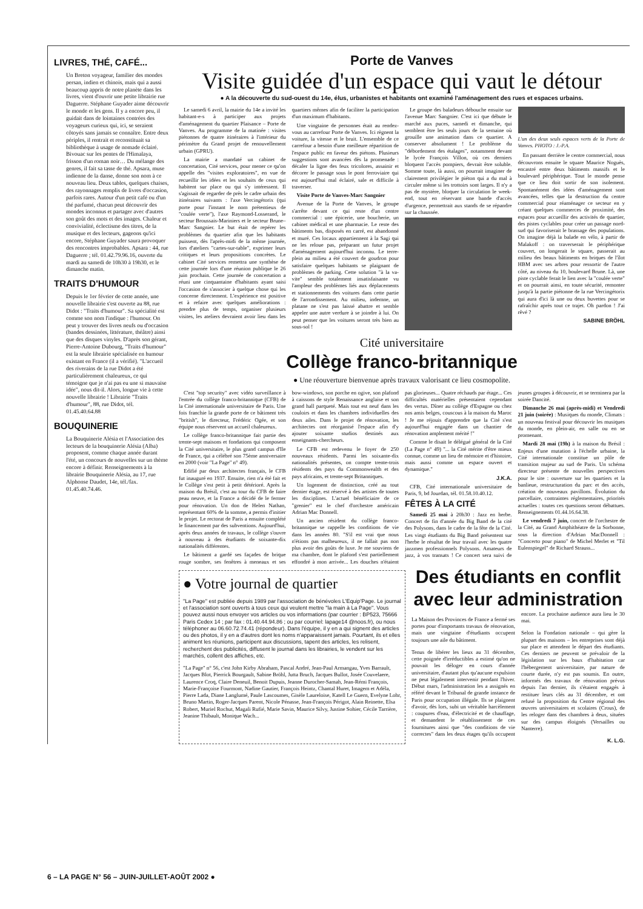LIVRES, THÉ, CAFÉ...
Un Breton voyageur, familier des mondes persan, indien et chinois, mais qui a aussi beaucoup appris de notre planète dans les livres, vient d'ouvrir une petite librairie rue Daguerre. Stéphane Guyader aime découvrir le monde et les gens. Il y a encore peu, il guidait dans de lointaines contrées des voyageurs curieux qui, ici, se seraient côtoyés sans jamais se connaître. Entre deux périples, il rentrait et reconstituait sa bibliothèque à usage de nomade éclairé. Bivouac sur les pentes de l'Himalaya, frisson d'un roman noir… Du mélange des genres, il fait sa tasse de thé. Apsara, muse indienne de la danse, donne son nom à ce nouveau lieu. Deux tables, quelques chaises, des rayonnages remplis de livres d'occasion, parfois rares. Autour d'un petit café ou d'un thé parfumé, chacun peut découvrir des mondes inconnus et partager avec d'autres son goût des mots et des images. Chaleur et convivialité, éclectisme des titres, de la musique et des lecteurs, gageons qu'ici encore, Stéphane Guyader saura provoquer des rencontres improbables. Apsara : 44, rue Daguerre ; tél. 01.42.79.96.16, ouverte du mardi au samedi de 10h30 à 19h30, et le dimanche matin.
TRAITS D'HUMOUR
Depuis le 1er février de cette année, une nouvelle librairie s'est ouverte au 88, rue Didot : "Traits d'humour". Sa spécialité est comme son nom l'indique : l'humour. On peut y trouver des livres neufs ou d'occasion (bandes dessinées, littérature, théâtre) ainsi que des disques vinyles. D'après son gérant, Pierre-Antoine Dubourg, "Traits d'humour" est la seule librairie spécialisée en humour existant en France (il a vérifié). "L'accueil des riverains de la rue Didot a été particulièrement chaleureux, ce qui témoigne que je n'ai pas eu une si mauvaise idée", nous dit-il. Alors, longue vie à cette nouvelle librairie ! Librairie "Traits d'humour", 88, rue Didot, tél. 01.45.40.64.88
BOUQUINERIE
La Bouquinerie Alésia et l'Association des lecteurs de la bouquinerie Alésia (Alba) proposent, comme chaque année durant l'été, un concours de nouvelles sur un thème encore à définir. Renseignements à la librairie Bouquinerie Alésia, au 17, rue Alphonse Daudet, 14e, tél./fax. 01.45.40.74.46.
Porte de Vanves
Visite guidée d'un espace qui vaut le détour
● A la découverte du sud-ouest du 14e, élus, urbanistes et habitants ont examiné l'aménagement des rues et espaces urbains.
Le samedi 6 avril, la mairie du 14e a invité les habitant-e-s à participer aux projets d'aménagement du quartier Plaisance – Porte de Vanves. Au programme de la matinée : visites piétonnes de quatre itinéraires à l'intérieur du périmètre du Grand projet de renouvellement urbain (GPRU).
La mairie a mandaté un cabinet de concertation, Cité services, pour mener ce qu'on appelle des "visites exploratoires", en vue de recueillir les idées et les souhaits de ceux qui habitent sur place ou qui s'y intéressent. Il s'agissait de regarder de près le cadre urbain des itinéraires suivants : l'axe Vercingétorix (qui porte pour l'instant le nom prétentieux de "coulée verte"), l'axe Raymond-Losserand, le secteur Broussais-Mariniers et le secteur Brune–Marc Sangnier. Le but était de repérer les problèmes du quartier afin que les habitants puissent, dès l'après-midi de la même journée, lors d'ateliers "cartes-sur-table", exprimer leurs critiques et leurs propositions concrètes. Le cabinet Cité services remettra une synthèse de cette journée lors d'une réunion publique le 26 juin prochain. Cette journée de concertation a réuni une cinquantaine d'habitants ayant saisi l'occasion de s'associer à quelque chose qui les concerne directement. L'expérience est positive et à refaire avec quelques améliorations : prendre plus de temps, organiser plusieurs visites, les ateliers devraient avoir lieu dans les quartiers mêmes afin de faciliter la participation d'un maximum d'habitants.
Une vingtaine de personnes était au rendez-vous au carrefour Porte de Vanves. Ici règnent la voiture, la vitesse et le bruit. L'ensemble de ce carrefour a besoin d'une meilleure répartition de l'espace public en faveur des piétons. Plusieurs suggestions sont avancées dès la promenade : décaler la ligne des feux tricolores, assainir et décorer le passage sous le pont ferroviaire qui est aujourd'hui mal éclairé, sale et difficile à traverser.
Visite Porte de Vanves-Marc Sangnier
Avenue de la Porte de Vanves, le groupe s'arrête devant ce qui reste d'un centre commercial : une épicerie, une boucherie, un cabinet médical et une pharmacie. Le reste des bâtiments bas, disposés en carré, est abandonné et muré. Ces locaux appartiennent à la Sagi qui ne les reloue pas, préparant un futur projet d'aménagement aujourd'hui inconnu. Le terre-plein au milieu a été couvert de goudron pour satisfaire quelques habitants se plaignant de problèmes de parking. Cette solution "à la va-vite" semble totalement insatisfaisante vu l'ampleur des problèmes liés aux déplacements et stationnements des voitures dans cette partie de l'arrondissement. Au milieu, indemne, un platane ne s'est pas laissé abattre et semble appeler une autre verdure à se joindre à lui. On peut penser que les voitures seront très bien au sous-sol !
Le groupe des baladeurs débouche ensuite sur l'avenue Marc Sangnier. C'est ici que débute le marché aux puces, samedi et dimanche, qui semblent être les seuls jours de la semaine où grouille une animation dans ce quartier. A conserver absolument ! Le problème du "débordement des étalages", notamment devant le lycée François Villon, où ces derniers bloquent l'accès pompiers, devrait être soluble. Somme toute, là aussi, on pourrait imaginer de clairement privilégier le piéton qui a du mal à circuler même si les trottoirs sont larges. Il n'y a pas de mystère, bloquer la circulation le week-end, tout en réservant une bande d'accès d'urgence, permettrait aux stands de se répandre sur la chaussée.
L'un des deux seuls espaces verts de la Porte de Vanves. PHOTO : J.-P.A.
En passant derrière le centre commercial, nous découvrons ensuite le square Maurice Noguès, encastré entre deux bâtiments massifs et le boulevard périphérique. Tout le monde pense que ce lieu doit sortir de son isolement. Spontanément des idées d'aménagement sont avancées, telles que la destruction du centre commercial pour réaménager ce secteur en y créant quelques commerces de proximité, des espaces pour accueillir des activités de quartier, des pistes cyclables pour créer un passage nord-sud qui favoriserait le brassage des populations. On imagine déjà la balade en vélo, à partir de Malakoff : on traverserait le périphérique couvert, on longerait le square, passerait au milieu des beaux bâtiments en briques de l'îlot HBM avec ses arbres pour ressortir de l'autre côté, au niveau du 10, boulevard Brune. Là, une piste cyclable ferait le lien avec la "coulée verte" et on pourrait ainsi, en toute sécurité, remonter jusqu'à la partie piétonne de la rue Vercingétorix qui aura d'ici là une ou deux buvettes pour se rafraîchir après tout ce trajet. Oh pardon ! J'ai rêvé ?
SABINE BRÖHL
Cité universitaire
Collège franco-britannique
● Une réouverture bienvenue après travaux valorisant ce lieu cosmopolite.
C'est "top security" avec vidéo surveillance à l'entrée du collège franco-britannique (CFB) de la Cité internationale universitaire de Paris. Une fois franchie la grande porte de ce bâtiment très "british", le directeur, Frédéric Ogée, et son équipe nous réservent un accueil chaleureux.
Le collège franco-britannique fait partie des trente-sept maisons et fondations qui composent la Cité universitaire, le plus grand campus d'Ile de France, qui a célébré son 75ème anniversaire en 2000 (voir "La Page" n° 49).
Edifié par deux architectes français, le CFB fut inauguré en 1937. Ensuite, rien n'a été fait et le Collège s'est petit à petit détérioré. Après la maison du Brésil, c'est au tour du CFB de faire peau neuve, et la France a décidé de le fermer pour rénovation. Un don de Helen Nathan, représentant 60% de la somme, a permis d'initier le projet. Le rectorat de Paris a ensuite complété le financement par des subventions. Aujourd'hui, après deux années de travaux, le collège s'ouvre à nouveau à des étudiants de soixante-dix nationalités différentes.
Le bâtiment a gardé ses façades de brique rouge sombre, ses fenêtres à meneaux et ses bow-windows, son porche en ogive, son plafond à caissons de style Renaissance anglaise et son grand hall parqueté. Mais tout est neuf dans les couloirs et dans les chambres individuelles des deux ailes. Dans le projet de rénovation, les architectes ont réorganisé l'espace afin d'y ajouter soixante studios destinés aux enseignants-chercheurs.
Le CFB est redevenu le foyer de 250 nouveaux résidents. Parmi les soixante-dix nationalités présentes, on compte trente-trois résidents des pays du Commonwealth et des pays africains, et trente-sept Britanniques.
Un logement de distinction, créé au tout dernier étage, est réservé à des artistes de toutes les disciplines. L'actuel bénéficiaire de ce "grenier" est le chef d'orchestre américain Adrian Mac Donnell.
Un ancien résident du collège franco-britannique se rappelle les conditions de vie dans les années 80. "S'il est vrai que nous n'étions pas malheureux, il ne fallait pas non plus avoir des goûts de luxe. Je me souviens de ma chambre, dont le plafond s'est partiellement effondré à mon arrivée... Les douches n'étaient pas glorieuses... Quatre réchauds par étage... Ces difficultés matérielles présentaient cependant des vertus. Dîner au collège d'Espagne ou chez nos amis belges, couscous à la maison du Maroc ! Je me réjouis d'apprendre que la Cité s'est aujourd'hui engagée dans un chantier de rénovation amplement mérité !"
Comme le disait le délégué général de la Cité (La Page n° 49) "... la Cité mérite d'être mieux connue, comme un lieu de mémoire et d'histoire, mais aussi comme un espace ouvert et dynamique."
J.K.A.
CFB, Cité internationale universitaire de Paris, 9, bd Jourdan, tél. 01.58.10.40.12.
FÊTES À LA CITÉ
Samedi 25 mai à 20h30 : Jazz en herbe. Concert de fin d'année du Big Band de la cité des Polysons, dans le cadre de la fête de la Cité. Les vingt étudiants du Big Band présentent sur l'herbe le résultat de leur travail avec les quatre jazzmen professionnels Polysons. Amateurs de jazz, à vos transats ! Ce concert sera suivi de jeunes groupes à découvrir, et se terminera par la soirée Dancité.
Dimanche 26 mai (après-midi) et Vendredi 21 juin (soirée) : Musiques du monde, Climats : un nouveau festival pour découvrir les musiques du monde, en plein-air, en salle ou en se promenant.
Mardi 28 mai (19h) à la maison du Brésil : Enjeux d'une mutation à l'échelle urbaine, la Cité internationale constitue un pôle de transition majeur au sud de Paris. Un schéma directeur présente de nouvelles perspectives pour le site : ouverture sur les quartiers et la banlieue, restructuration du parc et des accès, création de nouveaux pavillons. Évolution du parcellaire, contraintes réglementaires, priorités actuelles : toutes ces questions seront débattues. Renseignements 01.44.16.64.38.
Le vendredi 7 juin, concert de l'orchestre de la Cité, au Grand Amphithéatre de la Sorbonne, sous la direction d'Adrian MacDonnell : "Concerto pour piano" de Michel Merlet et "Til Eulenspiegel" de Richard Strauss...
● Votre journal de quartier
"La Page" est publiée depuis 1989 par l'association de bénévoles L'Equip'Page. Le journal et l'association sont ouverts à tous ceux qui veulent mettre "la main à La Page". Vous pouvez aussi nous envoyer vos articles ou vos informations (par courrier : BP523, 75666 Paris Cedex 14 ; par fax : 01.40.44.94.86 ; ou par courriel: lapage14 @noos.fr), ou nous téléphoner au 06.60.72.74.41 (répondeur). Dans l'équipe, il y en a qui signent des articles ou des photos, il y en a d'autres dont les noms n'apparaissent jamais. Pourtant, ils et elles animent les réunions, participent aux discussions, tapent des articles, les relisent, recherchent des publicités, diffusent le journal dans les librairies, le vendent sur les marchés, collent des affiches, etc.
"La Page" n° 56, c'est John Kirby Abraham, Pascal André, Jean-Paul Armangau, Yves Barrault, Jacques Blot, Pierrick Bourgault, Sabine Bröhl, Jutta Bruch, Jacques Bullot, Josée Couvelaere, Laurence Croq, Claire Deneuil, Benoit Dupuis, Jeanne Durocher-Samah, Jean-Rémi François, Marie-Françoise Fourmont, Nadine Gautier, François Heintz, Chantal Huret, Imagem et Adéla, Pierre Lada, Diane Langlumé, Paule Lascoumes, Gisèle Laureloise, Katell Le Guern, Evelyne Lohr, Bruno Martin, Roger-Jacques Parent, Nicole Pénasse, Jean-François Périgot, Alain Reinette, Elsa Robert, Muriel Rochut, Magali Rufié, Marie Savin, Maurice Silvy, Justine Sohier, Cécile Tarrière, Jeanine Thibault, Monique Wach...
Des étudiants en conflit avec leur administration
La Maison des Provinces de France a fermé ses portes pour d'importants travaux de rénovation, mais une vingtaine d'étudiants occupent toujours une aile du bâtiment.
Tenus de libérer les lieux au 31 décembre, cette poignée d'irréductibles a estimé qu'on ne pouvait les déloger en cours d'année universitaire, d'autant plus qu'aucune expulsion ne peut légalement intervenir pendant l'hiver. Début mars, l'administration les a assignés en référé devant le Tribunal de grande instance de Paris pour occupation illégale. Ils se plaignent d'avoir, dès lors, subi un véritable harcèlement : coupures d'eau, d'électricité et de chauffage, et demandent le rétablissement de ces fournitures ainsi que "des conditions de vie correctes" dans les deux étages qu'ils occupent encore. La prochaine audience aura lieu le 30 mai.
Selon la Fondation nationale – qui gère la plupart des maisons – les entreprises sont déjà sur place et attendent le départ des étudiants. Ces derniers ne peuvent se prévaloir de la législation sur les baux d'habitation car l'hébergement universitaire, par nature de courte durée, n'y est pas soumis. En outre, informés des travaux de rénovation prévus depuis l'an dernier, ils s'étaient engagés à restituer leurs clés au 31 décembre, et ont refusé la proposition du Centre régional des œuvres universitaires et scolaires (Crous), de les reloger dans des chambres à deux, situées sur des campus éloignés (Versailles ou Nanterre).
K. L.G.
6 – LA PAGE N° 56 – JUIN-JUILLET-AOÛT 2002 ●